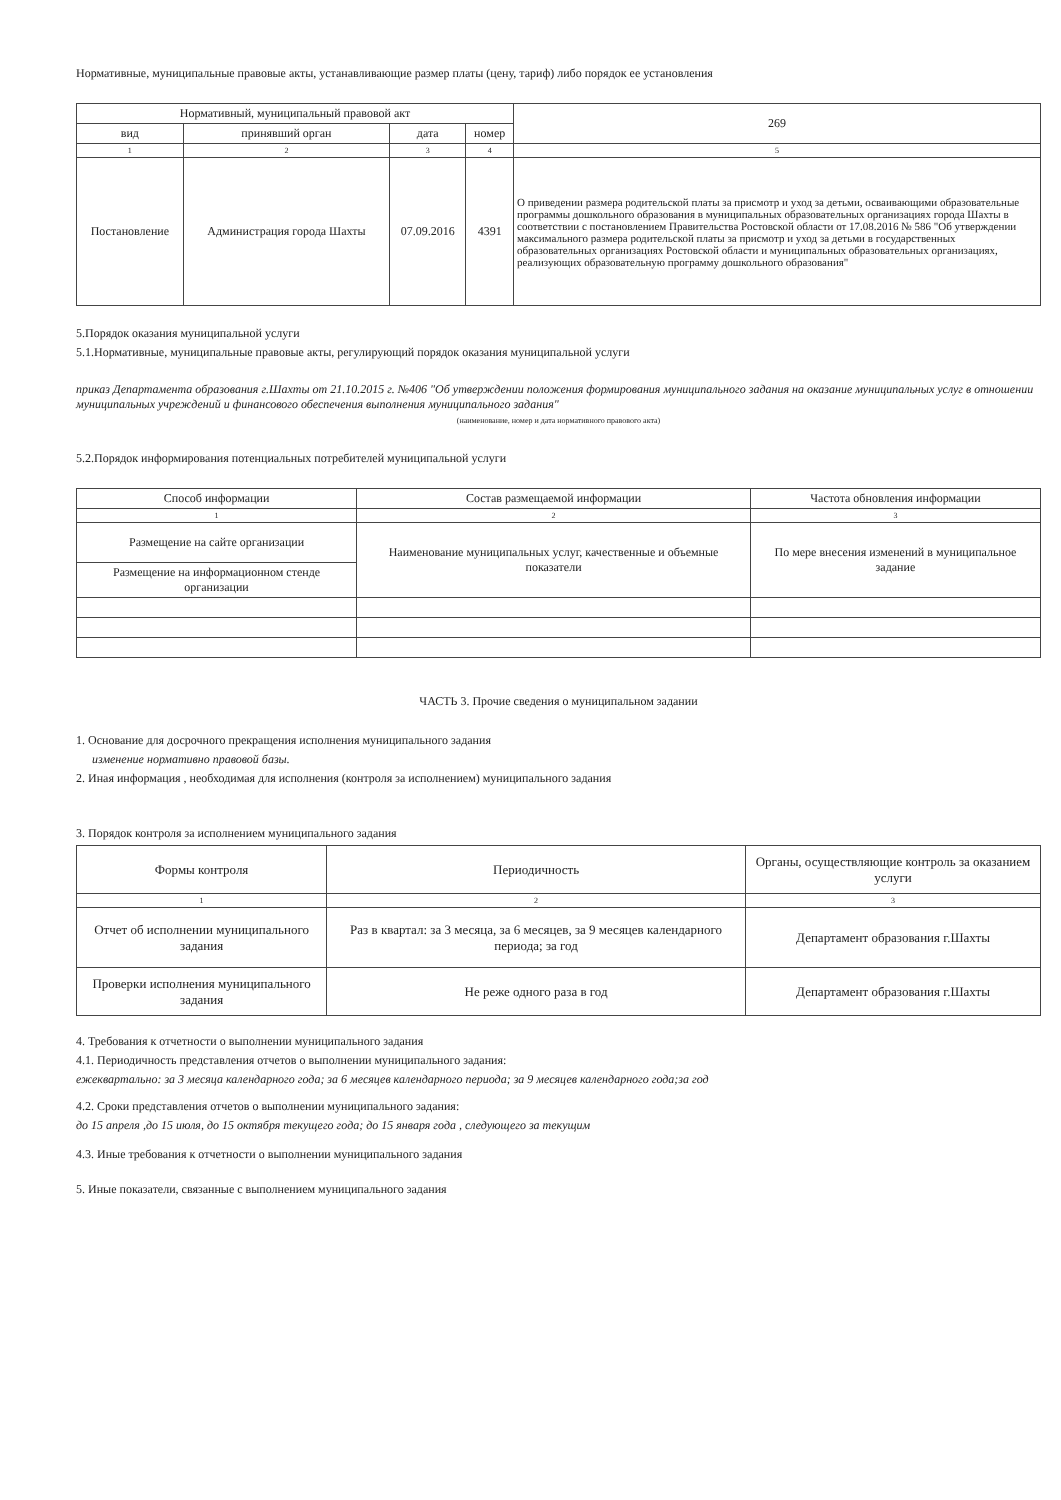Нормативные, муниципальные правовые акты, устанавливающие размер платы (цену, тариф) либо порядок ее установления
| Нормативный, муниципальный правовой акт | | | | 269 |
| --- | --- | --- | --- | --- |
| вид | принявший орган | дата | номер | |
| 1 | 2 | 3 | 4 | 5 |
| Постановление | Администрация города Шахты | 07.09.2016 | 4391 | О приведении размера родительской платы за присмотр и уход за детьми, осваивающими образовательные программы дошкольного образования в муниципальных образовательных организациях города Шахты в соответствии с постановлением Правительства Ростовской области от 17.08.2016 № 586 "Об утверждении максимального размера родительской платы за присмотр и уход за детьми в государственных образовательных организациях Ростовской области и муниципальных образовательных организациях, реализующих образовательную программу дошкольного образования" |
5.Порядок оказания муниципальной услуги
5.1.Нормативные, муниципальные правовые акты, регулирующий порядок оказания муниципальной услуги
приказ Департамента образования г.Шахты от 21.10.2015 г. №406 "Об утверждении положения формирования муниципального задания на оказание муниципальных услуг в отношении муниципальных учреждений и финансового обеспечения выполнения муниципального задания"
(наименование, номер и дата нормативного правового акта)
5.2.Порядок информирования потенциальных потребителей муниципальной услуги
| Способ информации | Состав размещаемой информации | Частота обновления информации |
| --- | --- | --- |
| 1 | 2 | 3 |
| Размещение на сайте организации | Наименование муниципальных услуг, качественные и объемные показатели | По мере внесения изменений в муниципальное задание |
| Размещение на информационном стенде организации | | |
ЧАСТЬ 3. Прочие сведения о муниципальном задании
1. Основание для досрочного прекращения исполнения муниципального задания
изменение нормативно правовой базы.
2. Иная информация , необходимая для исполнения (контроля за исполнением) муниципального задания
3. Порядок контроля за исполнением муниципального задания
| Формы контроля | Периодичность | Органы, осуществляющие контроль за оказанием услуги |
| --- | --- | --- |
| 1 | 2 | 3 |
| Отчет об исполнении муниципального задания | Раз в квартал: за 3 месяца, за 6 месяцев, за 9 месяцев календарного периода; за год | Департамент образования г.Шахты |
| Проверки исполнения муниципального задания | Не реже одного раза в год | Департамент образования г.Шахты |
4. Требования к отчетности о выполнении муниципального задания
4.1. Периодичность представления отчетов о выполнении муниципального задания:
ежеквартально: за 3 месяца календарного года; за 6 месяцев календарного периода; за 9 месяцев календарного года;за год
4.2. Сроки представления отчетов о выполнении муниципального задания:
до 15 апреля ,до 15 июля, до 15 октября текущего года; до 15 января года , следующего за текущим
4.3. Иные требования к отчетности о выполнении муниципального задания
5. Иные показатели, связанные с выполнением муниципального задания